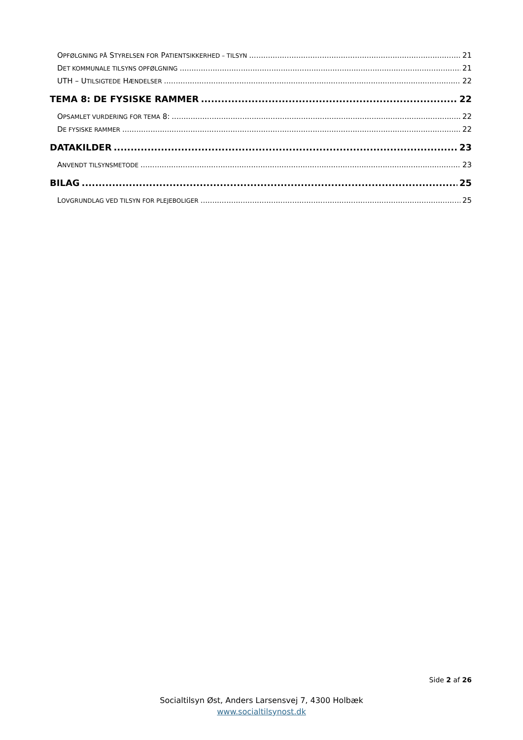OPFØLGNING PÅ STYRELSEN FOR PATIENTSIKKERHED – TILSYN 21
DET KOMMUNALE TILSYNS OPFØLGNING 21
UTH – UTILSIGTEDE HÆNDELSER 22
TEMA 8: DE FYSISKE RAMMER 22
OPSAMLET VURDERING FOR TEMA 8: 22
DE FYSISKE RAMMER 22
DATAKILDER 23
ANVENDT TILSYNSMETODE 23
BILAG 25
LOVGRUNDLAG VED TILSYN FOR PLEJEBOLIGER 25
Side 2 af 26
Socialtilsyn Øst, Anders Larsensvej 7, 4300 Holbæk
www.socialtilsynost.dk